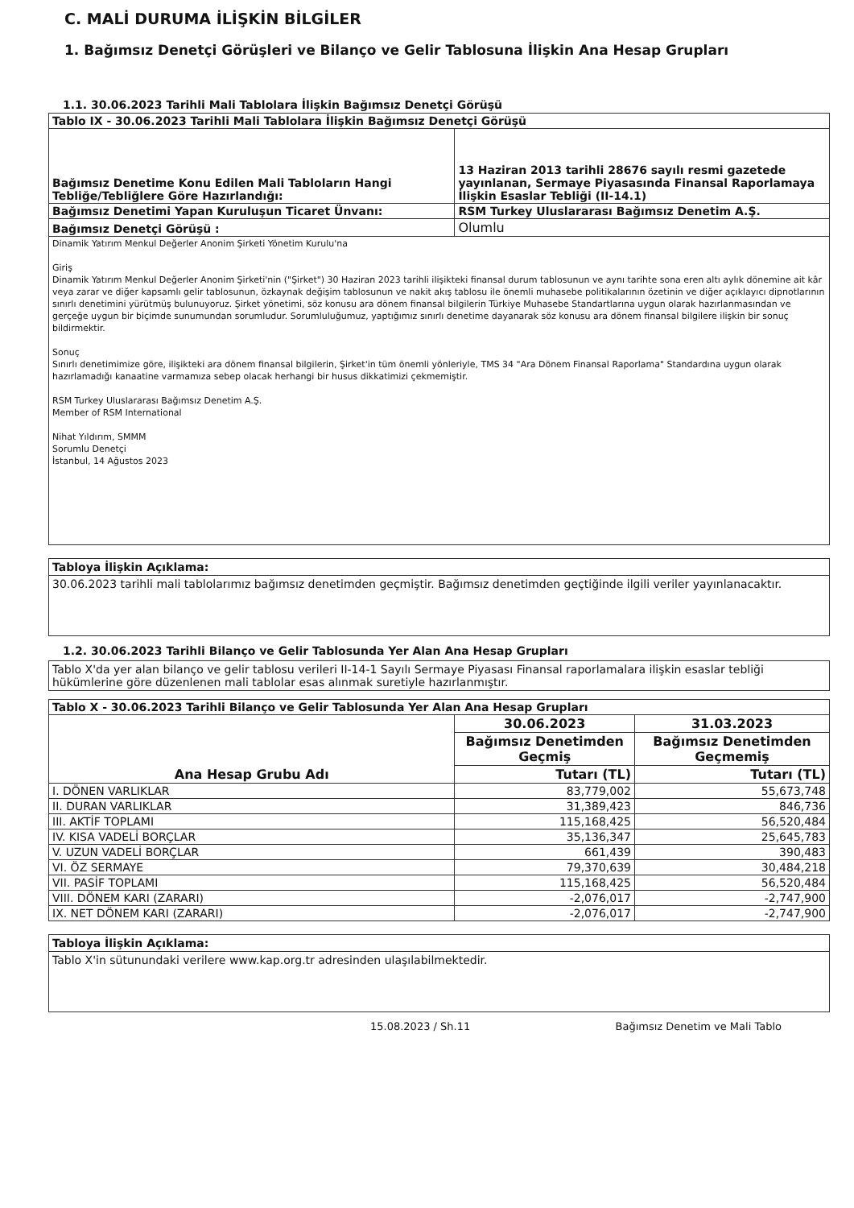C. MALİ DURUMA İLİŞKİN BİLGİLER
1. Bağımsız Denetçi Görüşleri ve Bilanço ve Gelir Tablosuna İlişkin Ana Hesap Grupları
1.1. 30.06.2023 Tarihli Mali Tablolara İlişkin Bağımsız Denetçi Görüşü
| Tablo IX - 30.06.2023 Tarihli Mali Tablolara İlişkin Bağımsız Denetçi Görüşü | |
| --- | --- |
| Bağımsız Denetime Konu Edilen Mali Tabloların Hangi Tebliğe/Tebliğlere Göre Hazırlandığı: | 13 Haziran 2013 tarihli 28676 sayılı resmi gazetede yayınlanan, Sermaye Piyasasında Finansal Raporlamaya İlişkin Esaslar Tebliği (II-14.1) |
| Bağımsız Denetimi Yapan Kuruluşun Ticaret Ünvanı: | RSM Turkey Uluslararası Bağımsız Denetim A.Ş. |
| Bağımsız Denetçi Görüşü : | Olumlu |
| Dinamik Yatırım Menkul Değerler Anonim Şirketi Yönetim Kurulu'na Giriş Dinamik Yatırım Menkul Değerler Anonim Şirketi'nin ("Şirket") 30 Haziran 2023 tarihli ilişikteki finansal durum tablosunun ve aynı tarihte sona eren altı aylık dönemine ait kâr veya zarar ve diğer kapsamlı gelir tablosunun, özkaynak değişim tablosunun ve nakit akış tablosu ile önemli muhasebe politikalarının özetinin ve diğer açıklayıcı dipnotlarının sınırlı denetimini yürütmüş bulunuyoruz. Şirket yönetimi, söz konusu ara dönem finansal bilgilerin Türkiye Muhasebe Standartlarına uygun olarak hazırlanmasından ve gerçeğe uygun bir biçimde sunumundan sorumludur. Sorumluluğumuz, yaptığımız sınırlı denetime dayanarak söz konusu ara dönem finansal bilgilere ilişkin bir sonuç bildirmektir. Sonuç Sınırlı denetimimize göre, ilişikteki ara dönem finansal bilgilerin, Şirket'in tüm önemli yönleriyle, TMS 34 "Ara Dönem Finansal Raporlama" Standardına uygun olarak hazırlamadığı kanaatine varmamıza sebep olacak herhangi bir husus dikkatimizi çekmemiştir. RSM Turkey Uluslararası Bağımsız Denetim A.Ş. Member of RSM International Nihat Yıldırım, SMMM Sorumlu Denetçi İstanbul, 14 Ağustos 2023 | |
Tabloya İlişkin Açıklama:
30.06.2023 tarihli mali tablolarımız bağımsız denetimden geçmiştir. Bağımsız denetimden geçtiğinde ilgili veriler yayınlanacaktır.
1.2. 30.06.2023 Tarihli Bilanço ve Gelir Tablosunda Yer Alan Ana Hesap Grupları
Tablo X'da yer alan bilanço ve gelir tablosu verileri II-14-1 Sayılı Sermaye Piyasası Finansal raporlamalara ilişkin esaslar tebliği hükümlerine göre düzenlenen mali tablolar esas alınmak suretiyle hazırlanmıştır.
| Tablo X - 30.06.2023 Tarihli Bilanço ve Gelir Tablosunda Yer Alan Ana Hesap Grupları | | |
| --- | --- | --- |
| Ana Hesap Grubu Adı | 30.06.2023 | 31.03.2023 |
| | Bağımsız Denetimden Geçmiş | Bağımsız Denetimden Geçmemiş |
| | Tutarı (TL) | Tutarı (TL) |
| I. DÖNEN VARLIKLAR | 83,779,002 | 55,673,748 |
| II. DURAN VARLIKLAR | 31,389,423 | 846,736 |
| III. AKTİF TOPLAMI | 115,168,425 | 56,520,484 |
| IV. KISA VADELİ BORÇLAR | 35,136,347 | 25,645,783 |
| V. UZUN VADELİ BORÇLAR | 661,439 | 390,483 |
| VI. ÖZ SERMAYE | 79,370,639 | 30,484,218 |
| VII. PASİF TOPLAMI | 115,168,425 | 56,520,484 |
| VIII. DÖNEM KARI (ZARARI) | -2,076,017 | -2,747,900 |
| IX. NET DÖNEM KARI (ZARARI) | -2,076,017 | -2,747,900 |
Tabloya İlişkin Açıklama:
Tablo X'in sütunundaki verilere www.kap.org.tr adresinden ulaşılabilmektedir.
15.08.2023 / Sh.11 Bağımsız Denetim ve Mali Tablo